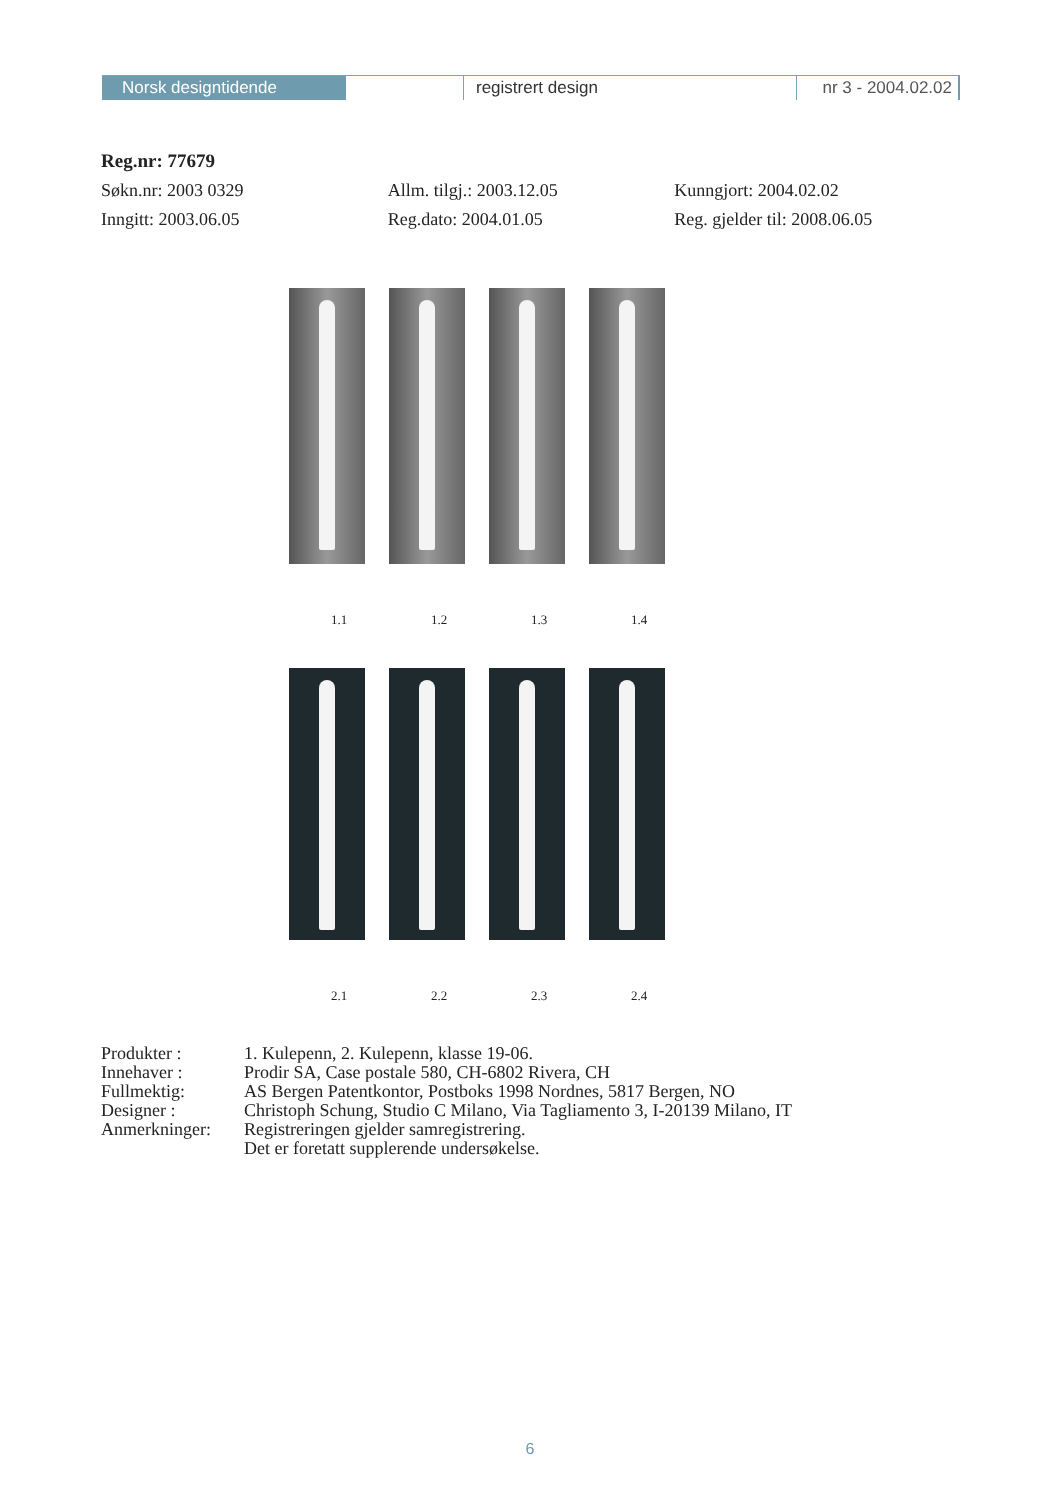Norsk designtidende registrert design nr 3 - 2004.02.02
Reg.nr: 77679
Søkn.nr: 2003 0329 Allm. tilgj.: 2003.12.05 Kunngjort: 2004.02.02
Inngitt: 2003.06.05 Reg.dato: 2004.01.05 Reg. gjelder til: 2008.06.05
1.1 1.2 1.3 1.4
2.1 2.2 2.3 2.4
Produkter :
1. Kulepenn, 2. Kulepenn, klasse 19-06.
Innehaver :
Prodir SA, Case postale 580, CH-6802 Rivera, CH
Fullmektig:
AS Bergen Patentkontor, Postboks 1998 Nordnes, 5817 Bergen, NO
Designer :
Christoph Schung, Studio C Milano, Via Tagliamento 3, I-20139 Milano, IT
Anmerkninger:
Registreringen gjelder samregistrering.
Det er foretatt supplerende undersøkelse.
6